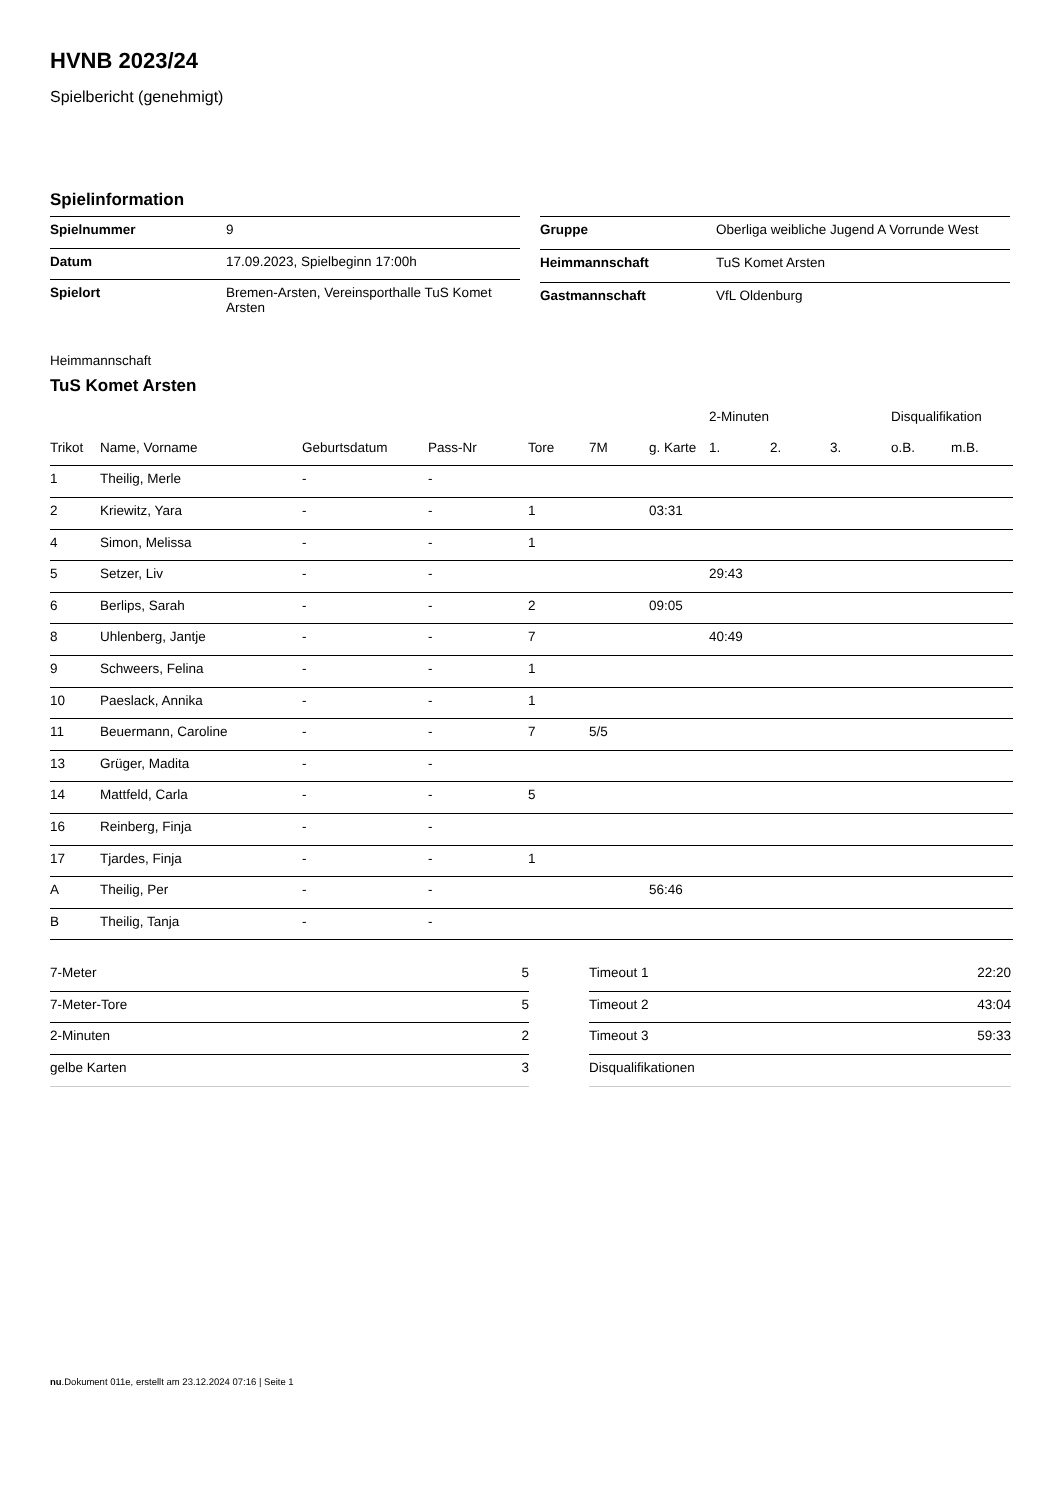HVNB 2023/24
Spielbericht (genehmigt)
Spielinformation
| Spielnummer | 9 |
| Datum | 17.09.2023, Spielbeginn 17:00h |
| Spielort | Bremen-Arsten, Vereinsporthalle TuS Komet Arsten |
| Gruppe | Oberliga weibliche Jugend A Vorrunde West |
| Heimmannschaft | TuS Komet Arsten |
| Gastmannschaft | VfL Oldenburg |
Heimmannschaft
TuS Komet Arsten
| | | | | | | | 2-Minuten | | | Disqualifikation | |
| --- | --- | --- | --- | --- | --- | --- | --- | --- | --- | --- | --- |
| Trikot | Name, Vorname | Geburtsdatum | Pass-Nr | Tore | 7M | g. Karte | 1. | 2. | 3. | o.B. | m.B. |
| 1 | Theilig, Merle | - | - | | | | | | | | |
| 2 | Kriewitz, Yara | - | - | 1 | | 03:31 | | | | | |
| 4 | Simon, Melissa | - | - | 1 | | | | | | | |
| 5 | Setzer, Liv | - | - | | | | 29:43 | | | | |
| 6 | Berlips, Sarah | - | - | 2 | | 09:05 | | | | | |
| 8 | Uhlenberg, Jantje | - | - | 7 | | | 40:49 | | | | |
| 9 | Schweers, Felina | - | - | 1 | | | | | | | |
| 10 | Paeslack, Annika | - | - | 1 | | | | | | | |
| 11 | Beuermann, Caroline | - | - | 7 | 5/5 | | | | | | |
| 13 | Grüger, Madita | - | - | | | | | | | | |
| 14 | Mattfeld, Carla | - | - | 5 | | | | | | | |
| 16 | Reinberg, Finja | - | - | | | | | | | | |
| 17 | Tjardes, Finja | - | - | 1 | | | | | | | |
| A | Theilig, Per | - | - | | | 56:46 | | | | | |
| B | Theilig, Tanja | - | - | | | | | | | | |
| 7-Meter | 5 |
| 7-Meter-Tore | 5 |
| 2-Minuten | 2 |
| gelbe Karten | 3 |
| Timeout 1 | 22:20 |
| Timeout 2 | 43:04 |
| Timeout 3 | 59:33 |
| Disqualifikationen | |
nu.Dokument 011e, erstellt am 23.12.2024 07:16 | Seite 1